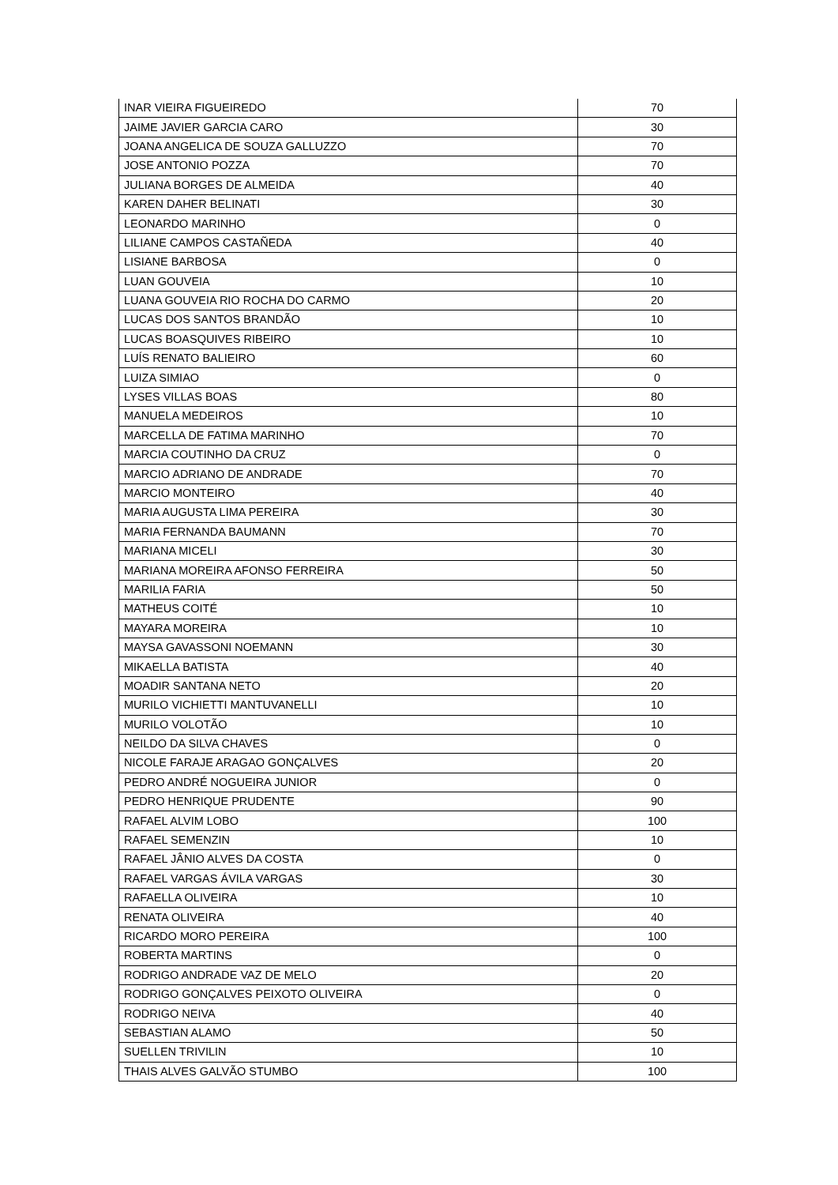| INAR VIEIRA FIGUEIREDO | 70 |
| JAIME JAVIER GARCIA CARO | 30 |
| JOANA ANGELICA DE SOUZA GALLUZZO | 70 |
| JOSE ANTONIO POZZA | 70 |
| JULIANA BORGES DE ALMEIDA | 40 |
| KAREN DAHER BELINATI | 30 |
| LEONARDO MARINHO | 0 |
| LILIANE CAMPOS CASTAÑEDA | 40 |
| LISIANE BARBOSA | 0 |
| LUAN GOUVEIA | 10 |
| LUANA GOUVEIA RIO ROCHA DO CARMO | 20 |
| LUCAS DOS SANTOS BRANDÃO | 10 |
| LUCAS BOASQUIVES RIBEIRO | 10 |
| LUÍS RENATO BALIEIRO | 60 |
| LUIZA SIMIAO | 0 |
| LYSES VILLAS BOAS | 80 |
| MANUELA MEDEIROS | 10 |
| MARCELLA DE FATIMA MARINHO | 70 |
| MARCIA COUTINHO DA CRUZ | 0 |
| MARCIO ADRIANO DE ANDRADE | 70 |
| MARCIO MONTEIRO | 40 |
| MARIA AUGUSTA LIMA PEREIRA | 30 |
| MARIA FERNANDA BAUMANN | 70 |
| MARIANA MICELI | 30 |
| MARIANA MOREIRA AFONSO FERREIRA | 50 |
| MARILIA FARIA | 50 |
| MATHEUS COITÉ | 10 |
| MAYARA MOREIRA | 10 |
| MAYSA GAVASSONI NOEMANN | 30 |
| MIKAELLA BATISTA | 40 |
| MOADIR SANTANA NETO | 20 |
| MURILO VICHIETTI MANTUVANELLI | 10 |
| MURILO VOLOTÃO | 10 |
| NEILDO DA SILVA CHAVES | 0 |
| NICOLE FARAJE ARAGAO GONÇALVES | 20 |
| PEDRO ANDRÉ NOGUEIRA JUNIOR | 0 |
| PEDRO HENRIQUE PRUDENTE | 90 |
| RAFAEL ALVIM LOBO | 100 |
| RAFAEL SEMENZIN | 10 |
| RAFAEL JÂNIO ALVES DA COSTA | 0 |
| RAFAEL VARGAS ÁVILA VARGAS | 30 |
| RAFAELLA OLIVEIRA | 10 |
| RENATA OLIVEIRA | 40 |
| RICARDO MORO PEREIRA | 100 |
| ROBERTA MARTINS | 0 |
| RODRIGO ANDRADE VAZ DE MELO | 20 |
| RODRIGO GONÇALVES PEIXOTO OLIVEIRA | 0 |
| RODRIGO NEIVA | 40 |
| SEBASTIAN ALAMO | 50 |
| SUELLEN TRIVILIN | 10 |
| THAIS ALVES GALVÃO STUMBO | 100 |